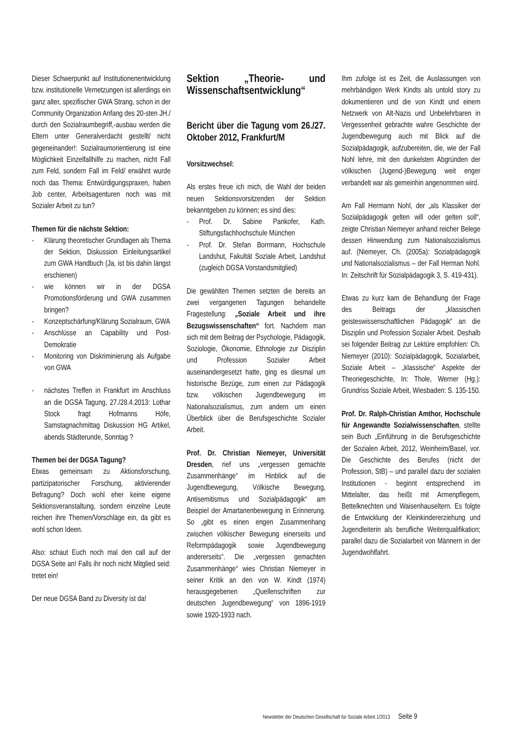Dieser Schwerpunkt auf Institutionenentwicklung bzw. institutionelle Vernetzungen ist allerdings ein ganz alter, spezifischer GWA Strang, schon in der Community Organization Anfang des 20-sten JH./ durch den Sozialraumbegriff,-ausbau werden die Eltern unter Generalverdacht gestellt/ nicht gegeneinander!: Sozialraumorientierung ist eine Möglichkeit Einzelfallhilfe zu machen, nicht Fall zum Feld, sondern Fall im Feld/ erwähnt wurde noch das Thema: Entwürdigungspraxen, haben Job center, Arbeitsagenturen noch was mit Sozialer Arbeit zu tun?
Themen für die nächste Sektion:
- Klärung theoretischer Grundlagen als Thema der Sektion, Diskussion Einleitungsartikel zum GWA Handbuch (Ja, ist bis dahin längst erschienen)
- wie können wir in der DGSA Promotionsförderung und GWA zusammen bringen?
- Konzeptschärfung/Klärung Sozialraum, GWA
- Anschlüsse an Capability und Post-Demokratie
- Monitoring von Diskriminierung als Aufgabe von GWA
- nächstes Treffen in Frankfurt im Anschluss an die DGSA Tagung, 27./28.4.2013: Lothar Stock fragt Hofmanns Höfe, Samstagnachmittag Diskussion HG Artikel, abends Städterunde, Sonntag ?
Themen bei der DGSA Tagung?
Etwas gemeinsam zu Aktionsforschung, partizipatorischer Forschung, aktivierender Befragung? Doch wohl eher keine eigene Sektionsveranstaltung, sondern einzelne Leute reichen ihre Themen/Vorschläge ein, da gibt es wohl schon Ideen.
Also: schaut Euch noch mal den call auf der DGSA Seite an! Falls ihr noch nicht Mitglied seid: tretet ein!
Der neue DGSA Band zu Diversity ist da!
Sektion „Theorie- und Wissenschaftsentwicklung“
Bericht über die Tagung vom 26./27. Oktober 2012, Frankfurt/M
Vorsitzwechsel:
Als erstes freue ich mich, die Wahl der beiden neuen Sektionsvorsitzenden der Sektion bekanntgeben zu können; es sind dies:
- Prof. Dr. Sabine Pankofer, Kath. Stiftungsfachhochschule München
- Prof. Dr. Stefan Borrmann, Hochschule Landshut, Fakultät Soziale Arbeit, Landshut (zugleich DGSA Vorstandsmitglied)
Die gewählten Themen setzten die bereits an zwei vergangenen Tagungen behandelte Fragestellung: „Soziale Arbeit und ihre Bezugswissenschaften“ fort. Nachdem man sich mit dem Beitrag der Psychologie, Pädagogik, Soziologie, Ökonomie, Ethnologie zur Disziplin und Profession Sozialer Arbeit auseinandergesetzt hatte, ging es diesmal um historische Bezüge, zum einen zur Pädagogik bzw. völkischen Jugendbewegung im Nationalsozialismus, zum andern um einen Überblick über die Berufsgeschichte Sozialer Arbeit.
Prof. Dr. Christian Niemeyer, Universität Dresden, rief uns „vergessen gemachte Zusammenhänge“ im Hinblick auf die Jugendbewegung, Völkische Bewegung, Antisemitismus und Sozialpädagogik“ am Beispiel der Amartanenbewegung in Erinnerung. So „gibt es einen engen Zusammenhang zwischen völkischer Bewegung einerseits und Reformpädagogik sowie Jugendbewegung andererseits“. Die „vergessen gemachten Zusammenhänge“ wies Christian Niemeyer in seiner Kritik an den von W. Kindt (1974) herausgegebenen „Quellenschriften zur deutschen Jugendbewegung“ von 1896-1919 sowie 1920-1933 nach.
Ihm zufolge ist es Zeit, die Auslassungen von mehrbändigen Werk Kindts als untold story zu dokumentieren und die von Kindt und einem Netzwerk von Alt-Nazis und Unbelehrbaren in Vergessenheit gebrachte wahre Geschichte der Jugendbewegung auch mit Blick auf die Sozialpädagogik, aufzubereiten, die, wie der Fall Nohl lehre, mit den dunkelsten Abgründen der völkischen (Jugend-)Bewegung weit enger verbandelt war als gemeinhin angenommen wird.
Am Fall Hermann Nohl, der „als Klassiker der Sozialpädagogik gelten will oder gelten soll“, zeigte Christian Niemeyer anhand reicher Belege dessen Hinwendung zum Nationalsozialismus auf. (Niemeyer, Ch. (2005a): Sozialpädagogik und Nationalsozialismus – der Fall Herman Nohl. In: Zeitschrift für Sozialpädagogik 3, S. 419-431).
Etwas zu kurz kam die Behandlung der Frage des Beitrags der „klassischen geisteswissenschaftlichen Pädagogik“ an die Disziplin und Profession Sozialer Arbeit. Deshalb sei folgender Beitrag zur Lektüre empfohlen: Ch. Niemeyer (2010): Sozialpädagogik, Sozialarbeit, Soziale Arbeit – „klassische“ Aspekte der Theoriegeschichte, In: Thole, Werner (Hg.): Grundriss Soziale Arbeit, Wiesbaden: S. 135-150.
Prof. Dr. Ralph-Christian Amthor, Hochschule für Angewandte Sozialwissenschaften, stellte sein Buch „Einführung in die Berufsgeschichte der Sozialen Arbeit, 2012, Weinheim/Basel, vor. Die Geschichte des Berufes (nicht der Profession, StB) – und parallel dazu der sozialen Institutionen - beginnt entsprechend im Mittelalter, das heißt mit Armenpflegern, Bettelknechten und Waisenhauseltern. Es folgte die Entwicklung der Kleinkindererziehung und Jugendleiterin als berufliche Weiterqualifikation; parallel dazu die Sozialarbeit von Männern in der Jugendwohlfahrt.
Newsletter der Deutschen Gesellschaft für Soziale Arbeit 1/2013 Seite 9